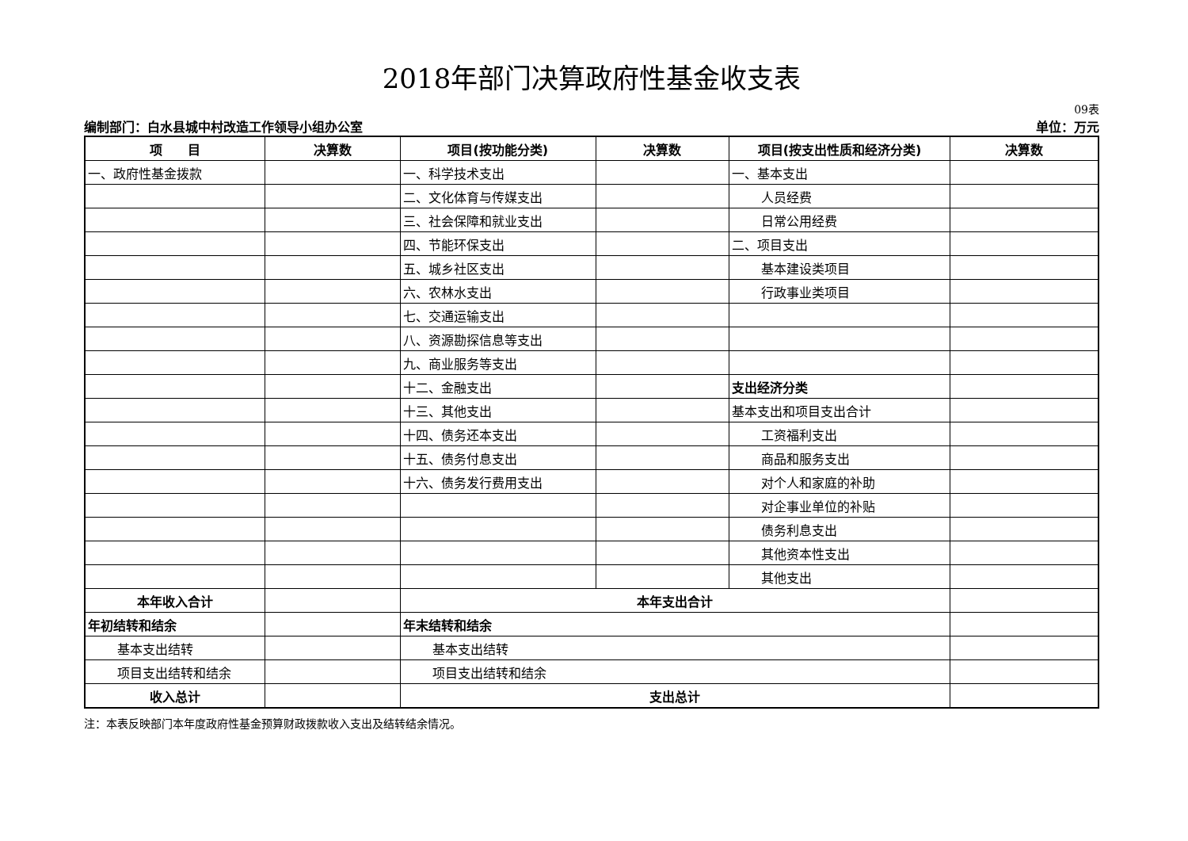2018年部门决算政府性基金收支表
09表
编制部门：白水县城中村改造工作领导小组办公室 单位：万元
| 项 目 | 决算数 | 项目(按功能分类) | 决算数 | 项目(按支出性质和经济分类) | 决算数 |
| --- | --- | --- | --- | --- | --- |
| 一、政府性基金拨款 | | 一、科学技术支出 | | 一、基本支出 | |
| | | 二、文化体育与传媒支出 | | 人员经费 | |
| | | 三、社会保障和就业支出 | | 日常公用经费 | |
| | | 四、节能环保支出 | | 二、项目支出 | |
| | | 五、城乡社区支出 | | 基本建设类项目 | |
| | | 六、农林水支出 | | 行政事业类项目 | |
| | | 七、交通运输支出 | | | |
| | | 八、资源勘探信息等支出 | | | |
| | | 九、商业服务等支出 | | | |
| | | 十二、金融支出 | | 支出经济分类 | |
| | | 十三、其他支出 | | 基本支出和项目支出合计 | |
| | | 十四、债务还本支出 | | 工资福利支出 | |
| | | 十五、债务付息支出 | | 商品和服务支出 | |
| | | 十六、债务发行费用支出 | | 对个人和家庭的补助 | |
| | | | | 对企事业单位的补贴 | |
| | | | | 债务利息支出 | |
| | | | | 其他资本性支出 | |
| | | | | 其他支出 | |
| 本年收入合计 | | 本年支出合计 | | | |
| 年初结转和结余 | | 年末结转和结余 | | | |
| 基本支出结转 | | 基本支出结转 | | | |
| 项目支出结转和结余 | | 项目支出结转和结余 | | | |
| 收入总计 | | 支出总计 | | | |
注：本表反映部门本年度政府性基金预算财政拨款收入支出及结转结余情况。